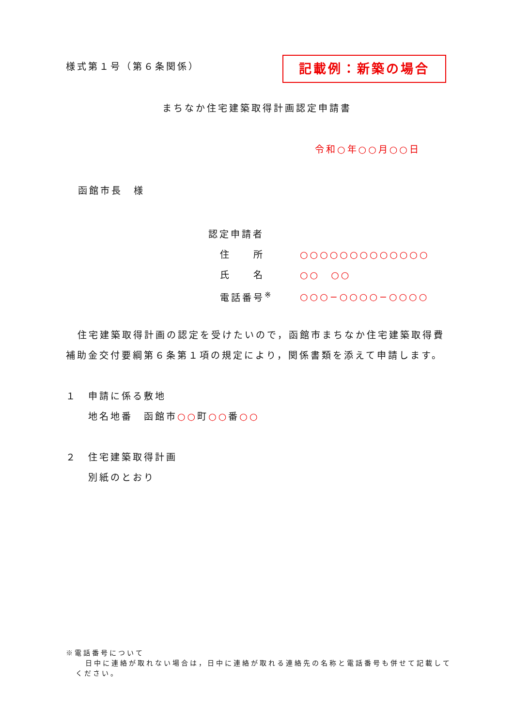様式第１号（第６条関係） 記載例：新築の場合
まちなか住宅建築取得計画認定申請書
令和○年○○月○○日
函館市長　様
認定申請者
| 住 所 | ○○○○○○○○○○○○○ |
| 氏 名 | ○○ ○○ |
| 電話番号<sup>※</sup> | ○○○−○○○○−○○○○ |
住宅建築取得計画の認定を受けたいので，函館市まちなか住宅建築取得費補助金交付要綱第６条第１項の規定により，関係書類を添えて申請します。
１　申請に係る敷地
　　地名地番　函館市○○町○○番○○
２　住宅建築取得計画
　　別紙のとおり
※電話番号について
日中に連絡が取れない場合は，日中に連絡が取れる連絡先の名称と電話番号も併せて記載してください。